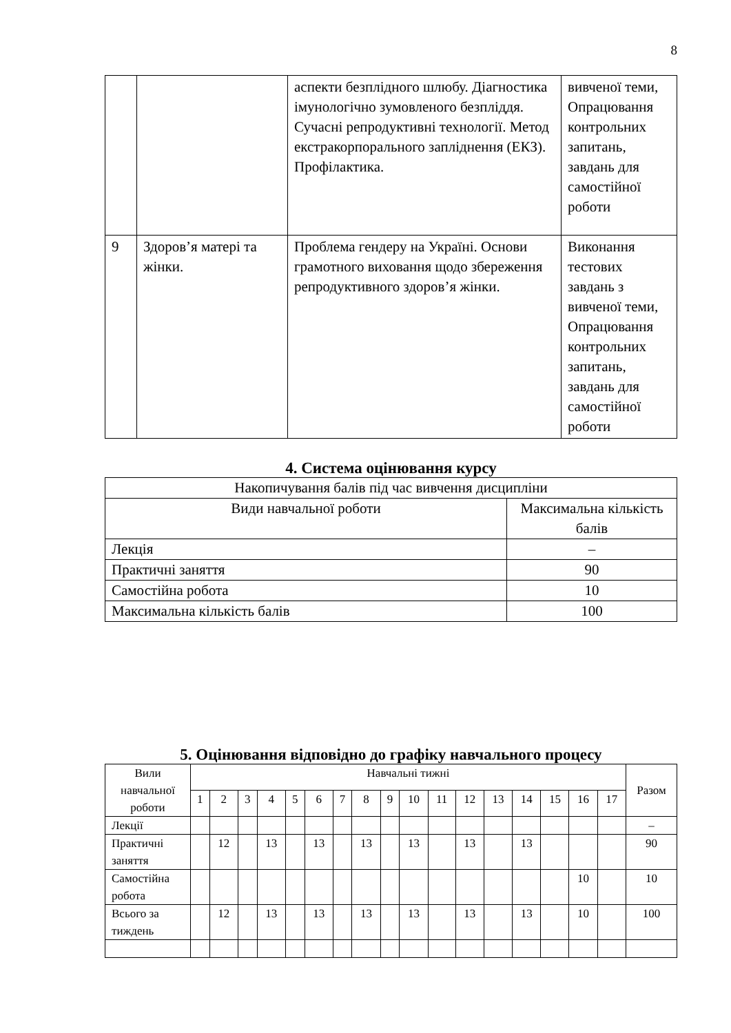8
| | | аспекти безплідного шлюбу. Діагностика імунологічно зумовленого безпліддя. Сучасні репродуктивні технології. Метод екстракорпорального запліднення (ЕКЗ). Профілактика. | вивченої теми, Опрацювання контрольних запитань, завдань для самостійної роботи |
| 9 | Здоров’я матері та жінки. | Проблема гендеру на Україні. Основи грамотного виховання щодо збереження репродуктивного здоров’я жінки. | Виконання тестових завдань з вивченої теми, Опрацювання контрольних запитань, завдань для самостійної роботи |
4. Система оцінювання курсу
| Накопичування балів під час вивчення дисципліни | |
| Види навчальної роботи | Максимальна кількість балів |
| Лекція | – |
| Практичні заняття | 90 |
| Самостійна робота | 10 |
| Максимальна кількість балів | 100 |
5. Оцінювання відповідно до графіку навчального процесу
| Вили навчальної роботи | Навчальні тижні | | | | | | | | | | | | | | | | | Разом |
| | 1 | 2 | 3 | 4 | 5 | 6 | 7 | 8 | 9 | 10 | 11 | 12 | 13 | 14 | 15 | 16 | 17 | |
| Лекції | | | | | | | | | | | | | | | | | | – |
| Практичні заняття | | 12 | | 13 | | 13 | | 13 | | 13 | | 13 | | 13 | | | | 90 |
| Самостійна робота | | | | | | | | | | | | | | | | 10 | | 10 |
| Всього за тиждень | | 12 | | 13 | | 13 | | 13 | | 13 | | 13 | | 13 | | 10 | | 100 |